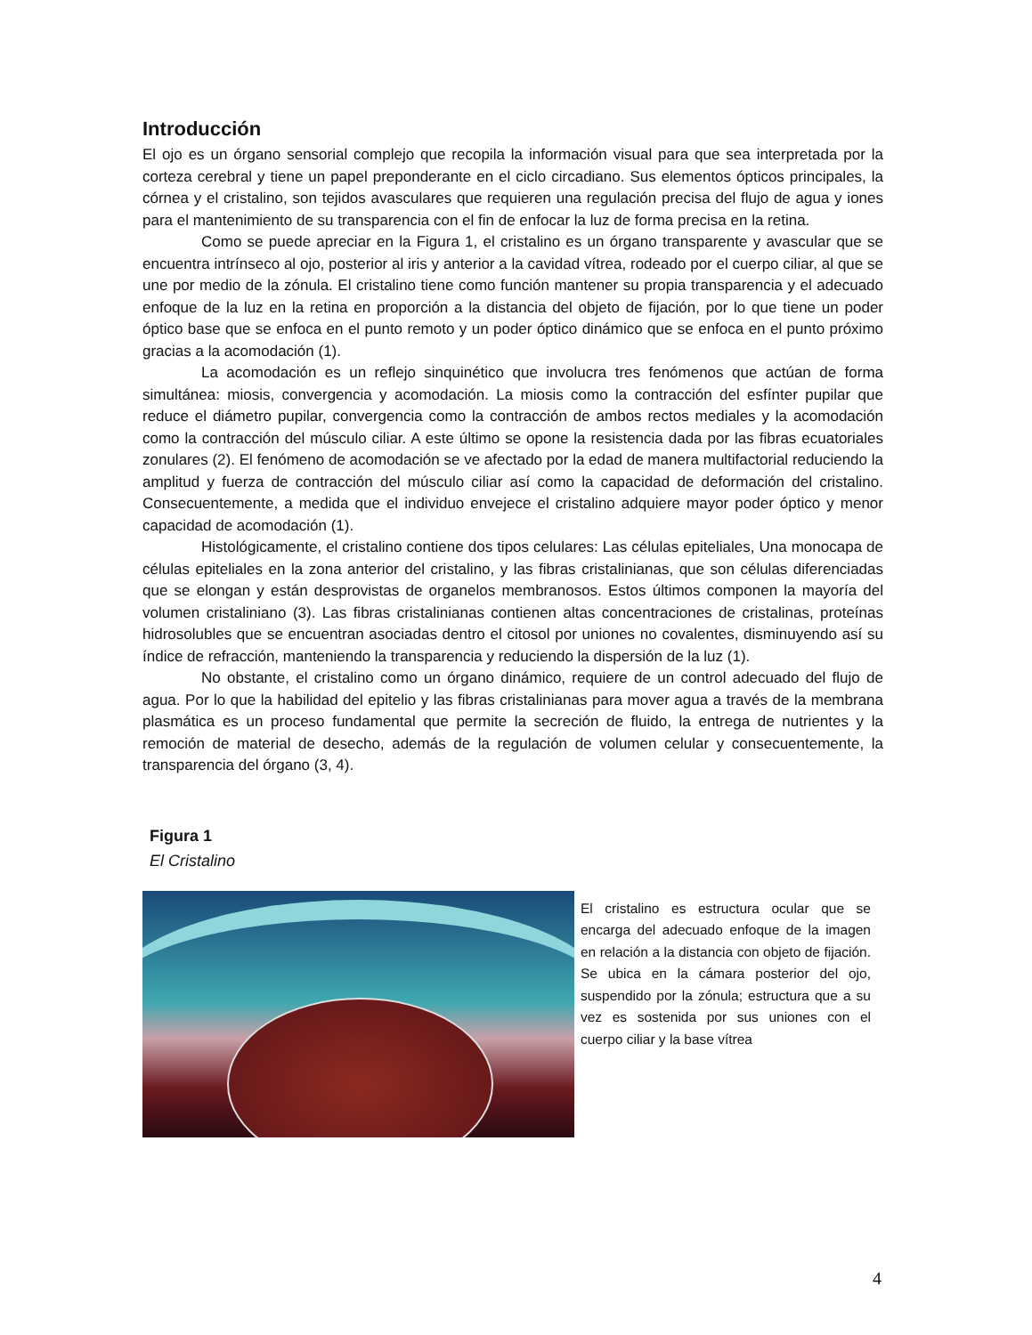Introducción
El ojo es un órgano sensorial complejo que recopila la información visual para que sea interpretada por la corteza cerebral y tiene un papel preponderante en el ciclo circadiano. Sus elementos ópticos principales, la córnea y el cristalino, son tejidos avasculares que requieren una regulación precisa del flujo de agua y iones para el mantenimiento de su transparencia con el fin de enfocar la luz de forma precisa en la retina.
Como se puede apreciar en la Figura 1, el cristalino es un órgano transparente y avascular que se encuentra intrínseco al ojo, posterior al iris y anterior a la cavidad vítrea, rodeado por el cuerpo ciliar, al que se une por medio de la zónula. El cristalino tiene como función mantener su propia transparencia y el adecuado enfoque de la luz en la retina en proporción a la distancia del objeto de fijación, por lo que tiene un poder óptico base que se enfoca en el punto remoto y un poder óptico dinámico que se enfoca en el punto próximo gracias a la acomodación (1).
La acomodación es un reflejo sinquinético que involucra tres fenómenos que actúan de forma simultánea: miosis, convergencia y acomodación. La miosis como la contracción del esfínter pupilar que reduce el diámetro pupilar, convergencia como la contracción de ambos rectos mediales y la acomodación como la contracción del músculo ciliar. A este último se opone la resistencia dada por las fibras ecuatoriales zonulares (2). El fenómeno de acomodación se ve afectado por la edad de manera multifactorial reduciendo la amplitud y fuerza de contracción del músculo ciliar así como la capacidad de deformación del cristalino. Consecuentemente, a medida que el individuo envejece el cristalino adquiere mayor poder óptico y menor capacidad de acomodación (1).
Histológicamente, el cristalino contiene dos tipos celulares: Las células epiteliales, Una monocapa de células epiteliales en la zona anterior del cristalino, y las fibras cristalinianas, que son células diferenciadas que se elongan y están desprovistas de organelos membranosos. Estos últimos componen la mayoría del volumen cristaliniano (3). Las fibras cristalinianas contienen altas concentraciones de cristalinas, proteínas hidrosolubles que se encuentran asociadas dentro el citosol por uniones no covalentes, disminuyendo así su índice de refracción, manteniendo la transparencia y reduciendo la dispersión de la luz (1).
No obstante, el cristalino como un órgano dinámico, requiere de un control adecuado del flujo de agua. Por lo que la habilidad del epitelio y las fibras cristalinianas para mover agua a través de la membrana plasmática es un proceso fundamental que permite la secreción de fluido, la entrega de nutrientes y la remoción de material de desecho, además de la regulación de volumen celular y consecuentemente, la transparencia del órgano (3, 4).
Figura 1
El Cristalino
El cristalino es estructura ocular que se encarga del adecuado enfoque de la imagen en relación a la distancia con objeto de fijación. Se ubica en la cámara posterior del ojo, suspendido por la zónula; estructura que a su vez es sostenida por sus uniones con el cuerpo ciliar y la base vítrea
4